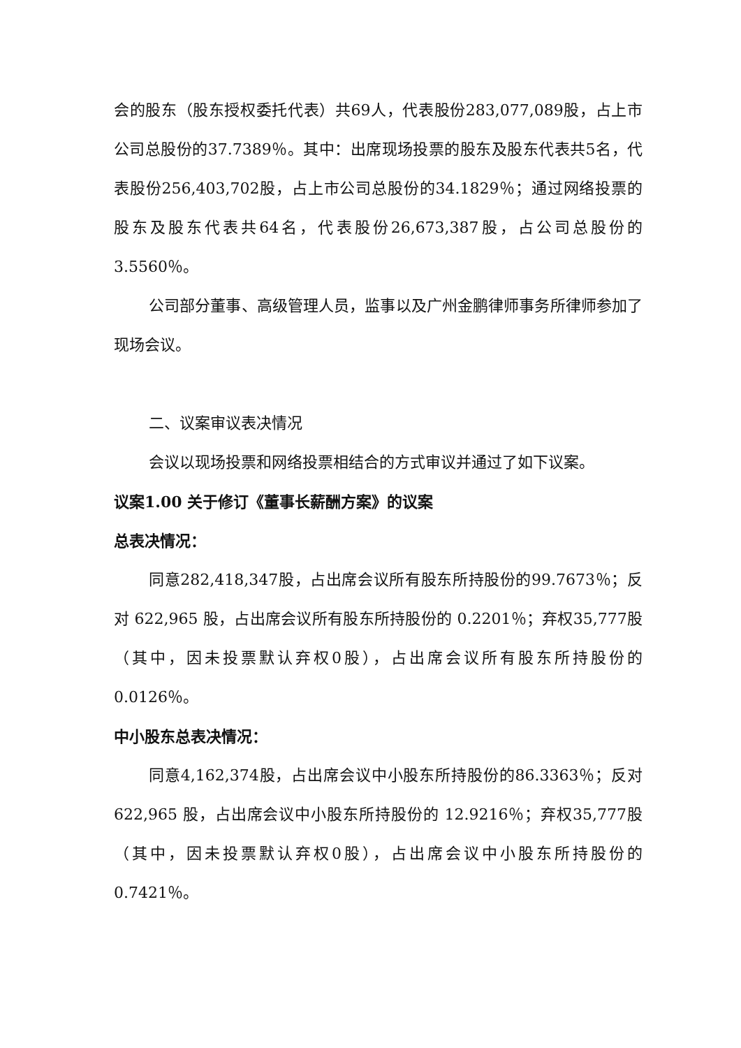会的股东（股东授权委托代表）共69人，代表股份283,077,089股，占上市公司总股份的37.7389％。其中：出席现场投票的股东及股东代表共5名，代表股份256,403,702股，占上市公司总股份的34.1829％；通过网络投票的股东及股东代表共64名，代表股份26,673,387股，占公司总股份的3.5560％。
公司部分董事、高级管理人员，监事以及广州金鹏律师事务所律师参加了现场会议。
二、议案审议表决情况
会议以现场投票和网络投票相结合的方式审议并通过了如下议案。
议案1.00 关于修订《董事长薪酬方案》的议案
总表决情况：
同意282,418,347股，占出席会议所有股东所持股份的99.7673％；反对 622,965 股，占出席会议所有股东所持股份的 0.2201％；弃权35,777股（其中，因未投票默认弃权0股），占出席会议所有股东所持股份的0.0126％。
中小股东总表决情况：
同意4,162,374股，占出席会议中小股东所持股份的86.3363％；反对 622,965 股，占出席会议中小股东所持股份的 12.9216％；弃权35,777股（其中，因未投票默认弃权0股），占出席会议中小股东所持股份的0.7421％。